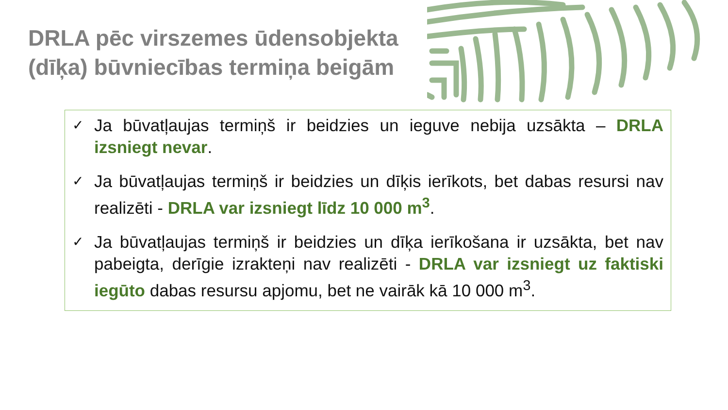DRLA pēc virszemes ūdensobjekta (dīķa) būvniecības termiņa beigām
✓ Ja būvatļaujas termiņš ir beidzies un ieguve nebija uzsākta – DRLA izsniegt nevar.
✓ Ja būvatļaujas termiņš ir beidzies un dīķis ierīkots, bet dabas resursi nav realizēti - DRLA var izsniegt līdz 10 000 m<sup>3</sup>.
✓ Ja būvatļaujas termiņš ir beidzies un dīķa ierīkošana ir uzsākta, bet nav pabeigta, derīgie izrakteņi nav realizēti - DRLA var izsniegt uz faktiski iegūto dabas resursu apjomu, bet ne vairāk kā 10 000 m<sup>3</sup>.